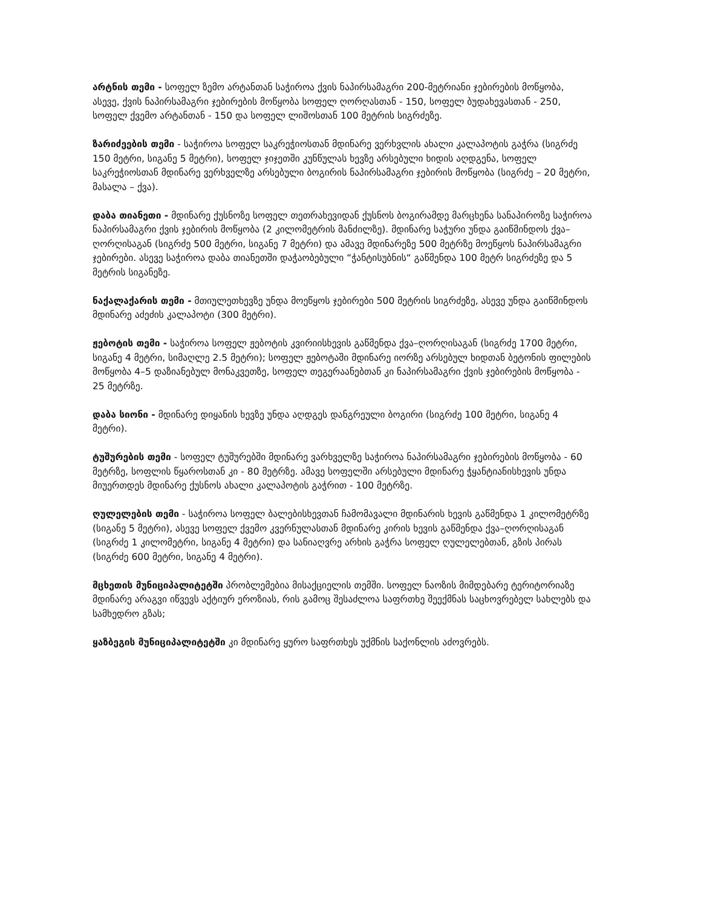არტნის თემი - სოფელ ზემო არტანთან საჭიროა ქვის ნაპირსამაგრი 200-მეტრიანი ჯებირების მოწყობა, ასევე, ქვის ნაპირსამაგრი ჯებირების მოწყობა სოფელ ღორღასთან - 150, სოფელ ბუდახევასთან - 250, სოფელ ქვემო არტანთან - 150 და სოფელ ლიშოსთან 100 მეტრის სიგრძეზე.
ზარიძეების თემი - საჭიროა სოფელ საკრეჭიოსთან მდინარე ვერხვლის ახალი კალაპოტის გაჭრა (სიგრძე 150 მეტრი, სიგანე 5 მეტრი), სოფელ ჯიჯეთში კუნწულას ხევზე არსებული ხიდის აღდგენა, სოფელ საკრეჭიოსთან მდინარე ვერხველზე არსებული ბოგირის ნაპირსამაგრი ჯებირის მოწყობა (სიგრძე – 20 მეტრი, მასალა – ქვა).
დაბა თიანეთი - მდინარე ქუსნოზე სოფელ თეთრახევიდან ქუსნოს ბოგირამდე მარცხენა სანაპიროზე საჭიროა ნაპირსამაგრი ქვის ჯებირის მოწყობა (2 კილომეტრის მანძილზე). მდინარე საჭური უნდა გაიწმინდოს ქვა–ღორღისაგან (სიგრძე 500 მეტრი, სიგანე 7 მეტრი) და ამავე მდინარეზე 500 მეტრზე მოეწყოს ნაპირსამაგრი ჯებირები. ასევე საჭიროა დაბა თიანეთში დაჭაობებული “ჭანტისუბნის“ გაწმენდა 100 მეტრ სიგრძეზე და 5 მეტრის სიგანეზე.
ნაქალაქარის თემი - მთიულეთხევზე უნდა მოეწყოს ჯებირები 500 მეტრის სიგრძეზე, ასევე უნდა გაიწმინდოს მდინარე აძეძის კალაპოტი (300 მეტრი).
ჟებოტის თემი - საჭიროა სოფელ ჟებოტის კვირიისხევის გაწმენდა ქვა–ღორღისაგან (სიგრძე 1700 მეტრი, სიგანე 4 მეტრი, სიმაღლე 2.5 მეტრი); სოფელ ჟებოტაში მდინარე იორზე არსებულ ხიდთან ბეტონის ფილების მოწყობა 4–5 დაზიანებულ მონაკვეთზე, სოფელ თეგერაანებთან კი ნაპირსამაგრი ქვის ჯებირების მოწყობა - 25 მეტრზე.
დაბა სიონი - მდინარე დიყანის ხევზე უნდა აღდგეს დანგრეული ბოგირი (სიგრძე 100 მეტრი, სიგანე 4 მეტრი).
ტუშურების თემი - სოფელ ტუშურებში მდინარე ვარხველზე საჭიროა ნაპირსამაგრი ჯებირების მოწყობა - 60 მეტრზე, სოფლის წყაროსთან კი - 80 მეტრზე. ამავე სოფელში არსებული მდინარე ჭყანტიანისხევის უნდა მიუერთდეს მდინარე ქუსნოს ახალი კალაპოტის გაჭრით - 100 მეტრზე.
ღულელების თემი - საჭიროა სოფელ ბალებისხევთან ჩამომავალი მდინარის ხევის გაწმენდა 1 კილომეტრზე (სიგანე 5 მეტრი), ასევე სოფელ ქვემო კვერნულასთან მდინარე კირის ხევის გაწმენდა ქვა–ღორღისაგან (სიგრძე 1 კილომეტრი, სიგანე 4 მეტრი) და სანიაღვრე არხის გაჭრა სოფელ ღულელებთან, გზის პირას (სიგრძე 600 მეტრი, სიგანე 4 მეტრი).
მცხეთის მუნიციპალიტეტში პრობლემებია მისაქციელის თემში. სოფელ ნაოზის მიმდებარე ტერიტორიაზე მდინარე არაგვი იწვევს აქტიურ ეროზიას, რის გამოც შესაძლოა საფრთხე შეექმნას საცხოვრებელ სახლებს და სამხედრო გზას;
ყაზბეგის მუნიციპალიტეტში კი მდინარე ყურო საფრთხეს უქმნის საქონლის აძოვრებს.